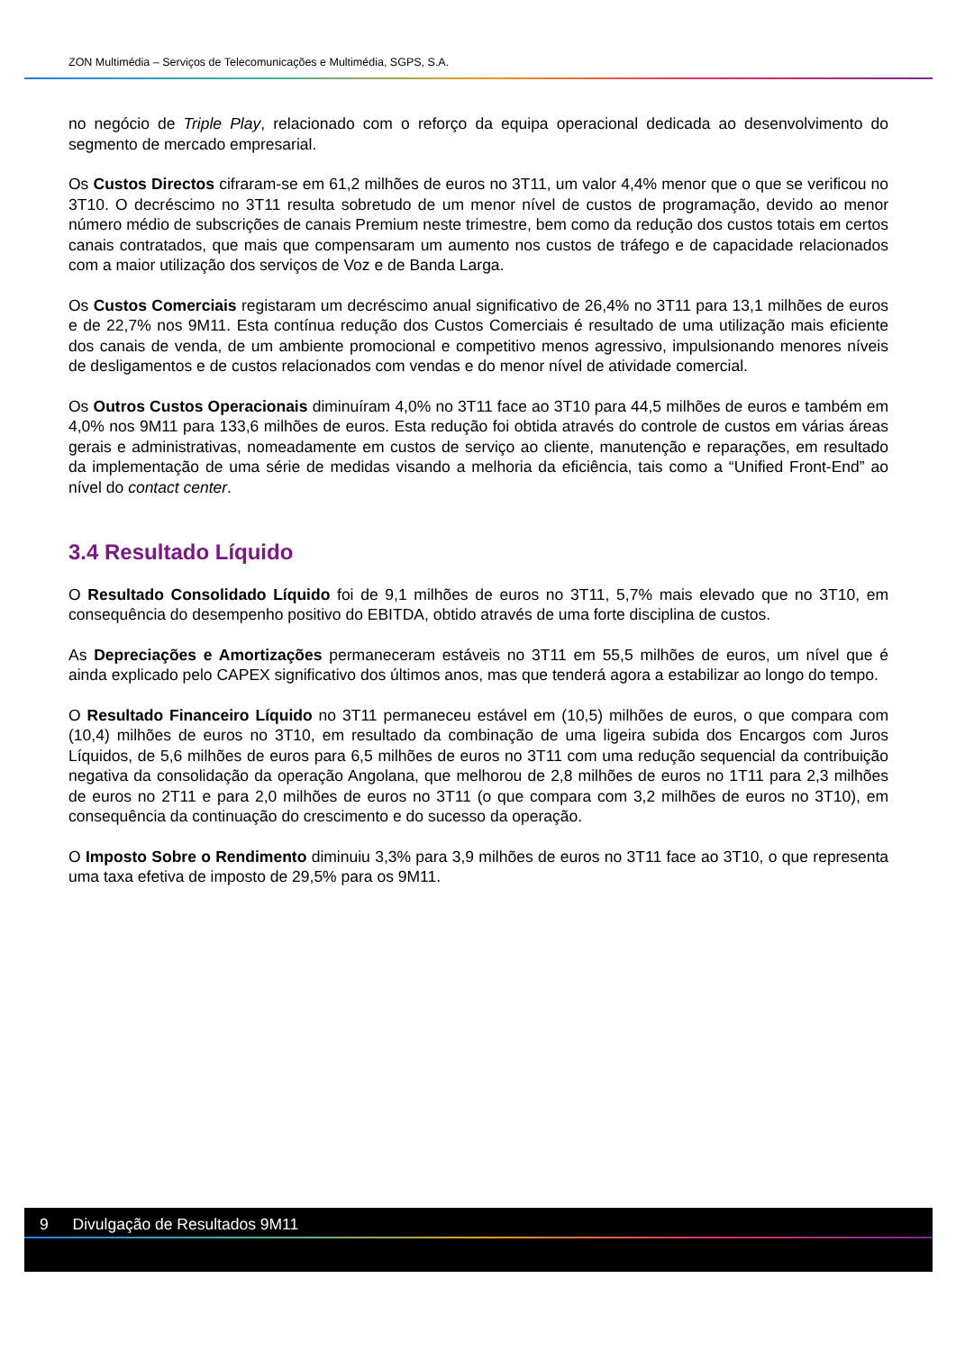ZON Multimédia – Serviços de Telecomunicações e Multimédia, SGPS, S.A.
no negócio de Triple Play, relacionado com o reforço da equipa operacional dedicada ao desenvolvimento do segmento de mercado empresarial.
Os Custos Directos cifraram-se em 61,2 milhões de euros no 3T11, um valor 4,4% menor que o que se verificou no 3T10. O decréscimo no 3T11 resulta sobretudo de um menor nível de custos de programação, devido ao menor número médio de subscrições de canais Premium neste trimestre, bem como da redução dos custos totais em certos canais contratados, que mais que compensaram um aumento nos custos de tráfego e de capacidade relacionados com a maior utilização dos serviços de Voz e de Banda Larga.
Os Custos Comerciais registaram um decréscimo anual significativo de 26,4% no 3T11 para 13,1 milhões de euros e de 22,7% nos 9M11. Esta contínua redução dos Custos Comerciais é resultado de uma utilização mais eficiente dos canais de venda, de um ambiente promocional e competitivo menos agressivo, impulsionando menores níveis de desligamentos e de custos relacionados com vendas e do menor nível de atividade comercial.
Os Outros Custos Operacionais diminuíram 4,0% no 3T11 face ao 3T10 para 44,5 milhões de euros e também em 4,0% nos 9M11 para 133,6 milhões de euros. Esta redução foi obtida através do controle de custos em várias áreas gerais e administrativas, nomeadamente em custos de serviço ao cliente, manutenção e reparações, em resultado da implementação de uma série de medidas visando a melhoria da eficiência, tais como a “Unified Front-End” ao nível do contact center.
3.4 Resultado Líquido
O Resultado Consolidado Líquido foi de 9,1 milhões de euros no 3T11, 5,7% mais elevado que no 3T10, em consequência do desempenho positivo do EBITDA, obtido através de uma forte disciplina de custos.
As Depreciações e Amortizações permaneceram estáveis no 3T11 em 55,5 milhões de euros, um nível que é ainda explicado pelo CAPEX significativo dos últimos anos, mas que tenderá agora a estabilizar ao longo do tempo.
O Resultado Financeiro Líquido no 3T11 permaneceu estável em (10,5) milhões de euros, o que compara com (10,4) milhões de euros no 3T10, em resultado da combinação de uma ligeira subida dos Encargos com Juros Líquidos, de 5,6 milhões de euros para 6,5 milhões de euros no 3T11 com uma redução sequencial da contribuição negativa da consolidação da operação Angolana, que melhorou de 2,8 milhões de euros no 1T11 para 2,3 milhões de euros no 2T11 e para 2,0 milhões de euros no 3T11 (o que compara com 3,2 milhões de euros no 3T10), em consequência da continuação do crescimento e do sucesso da operação.
O Imposto Sobre o Rendimento diminuiu 3,3% para 3,9 milhões de euros no 3T11 face ao 3T10, o que representa uma taxa efetiva de imposto de 29,5% para os 9M11.
9 Divulgação de Resultados 9M11